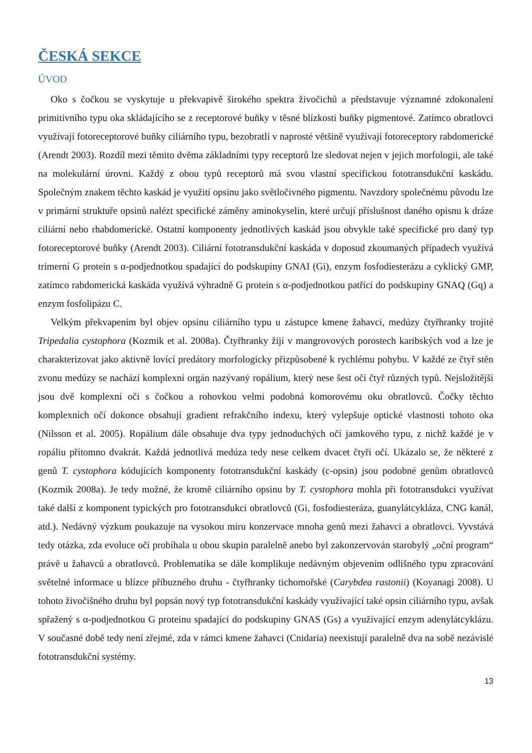ČESKÁ SEKCE
ÚVOD
Oko s čočkou se vyskytuje u překvapivě širokého spektra živočichů a představuje významné zdokonalení primitivního typu oka skládajícího se z receptorové buňky v těsné blízkosti buňky pigmentové. Zatímco obratlovci využívají fotoreceptorové buňky ciliárního typu, bezobratlí v naprosté většině využívají fotoreceptory rabdomerické (Arendt 2003). Rozdíl mezi těmito dvěma základními typy receptorů lze sledovat nejen v jejich morfologii, ale také na molekulární úrovni. Každý z obou typů receptorů má svou vlastní specifickou fototransdukční kaskádu. Společným znakem těchto kaskád je využití opsinu jako světločivného pigmentu. Navzdory společnému původu lze v primární struktuře opsinů nalézt specifické záměny aminokyselin, které určují příslušnost daného opisnu k dráze ciliární nebo rhabdomerické. Ostatní komponenty jednotlivých kaskád jsou obvykle také specifické pro daný typ fotoreceptorové buňky (Arendt 2003). Ciliární fototransdukční kaskáda v doposud zkoumaných případech využívá trimerní G protein s α-podjednotkou spadající do podskupiny GNAI (Gi), enzym fosfodiesterázu a cyklický GMP, zatímco rabdomerická kaskáda využívá výhradně G protein s α-podjednotkou patřící do podskupiny GNAQ (Gq) a enzym fosfolipázu C.
Velkým překvapením byl objev opsinu ciliárního typu u zástupce kmene žahavci, medúzy čtyřhranky trojité Tripedalia cystophora (Kozmik et al. 2008a). Čtyřhranky žijí v mangrovových porostech karibských vod a lze je charakterizovat jako aktivně lovící predátory morfologicky přizpůsobené k rychlému pohybu. V každé ze čtyř stěn zvonu medúzy se nachází komplexní orgán nazývaný ropálium, který nese šest očí čtyř různých typů. Nejsložitější jsou dvě komplexní oči s čočkou a rohovkou velmi podobná komorovému oku obratlovců. Čočky těchto komplexních očí dokonce obsahují gradient refrakčního indexu, který vylepšuje optické vlastnosti tohoto oka (Nilsson et al. 2005). Ropálium dále obsahuje dva typy jednoduchých očí jamkového typu, z nichž každé je v ropáliu přítomno dvakrát. Každá jednotlivá medúza tedy nese celkem dvacet čtyři očí. Ukázalo se, že některé z genů T. cystophora kódujících komponenty fototransdukční kaskády (c-opsin) jsou podobné genům obratlovců (Kozmik 2008a). Je tedy možné, že kromě ciliárního opsinu by T. cystophora mohla při fototransdukci využívat také další z komponent typických pro fototransdukci obratlovců (Gi, fosfodiesteráza, guanylátcykláza, CNG kanál, atd.). Nedávný výzkum poukazuje na vysokou míru konzervace mnoha genů mezi žahavci a obratlovci. Vyvstává tedy otázka, zda evoluce očí probíhala u obou skupin paralelně anebo byl zakonzervován starobylý „oční program“ právě u žahavců a obratlovců. Problematika se dále komplikuje nedávným objevením odlišného typu zpracování světelné informace u blízce příbuzného druhu - čtyřhranky tichomořské (Carybdea rastonii) (Koyanagi 2008). U tohoto živočišného druhu byl popsán nový typ fototransdukční kaskády využívající také opsin ciliárního typu, avšak spřažený s α-podjednotkou G proteinu spadající do podskupiny GNAS (Gs) a využívající enzym adenylátcyklázu. V současné době tedy není zřejmé, zda v rámci kmene žahavci (Cnidaria) neexistují paralelně dva na sobě nezávislé fototransdukční systémy.
13